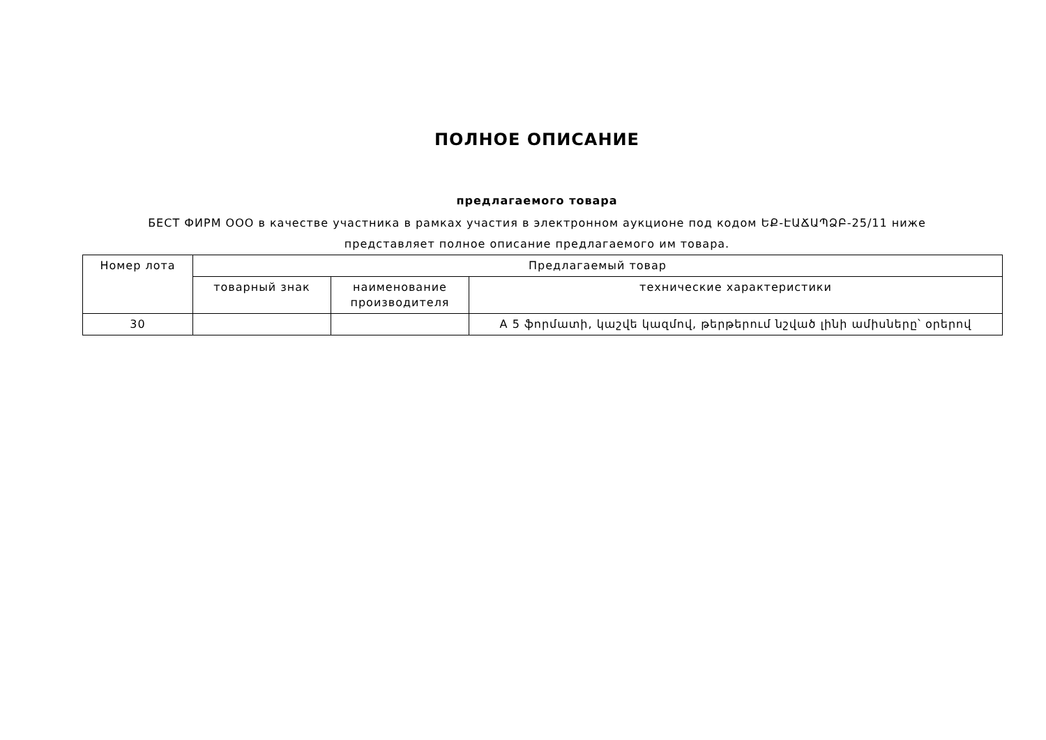ПОЛНОЕ ОПИСАНИЕ
предлагаемого товара
БЕСТ ФИРМ ООО в качестве участника в рамках участия в электронном аукционе под кодом ԵՔ-ԷԱՃԱՊՁԲ-25/11 ниже представляет полное описание предлагаемого им товара.
| Номер лота | Предлагаемый товар | | |
| --- | --- | --- | --- |
| | товарный знак | наименование производителя | технические характеристики |
| 30 | | | A 5 ֆորմատի, կաշվե կազմով, թերթերում նշված լինի ամիսները՝ օրերով |